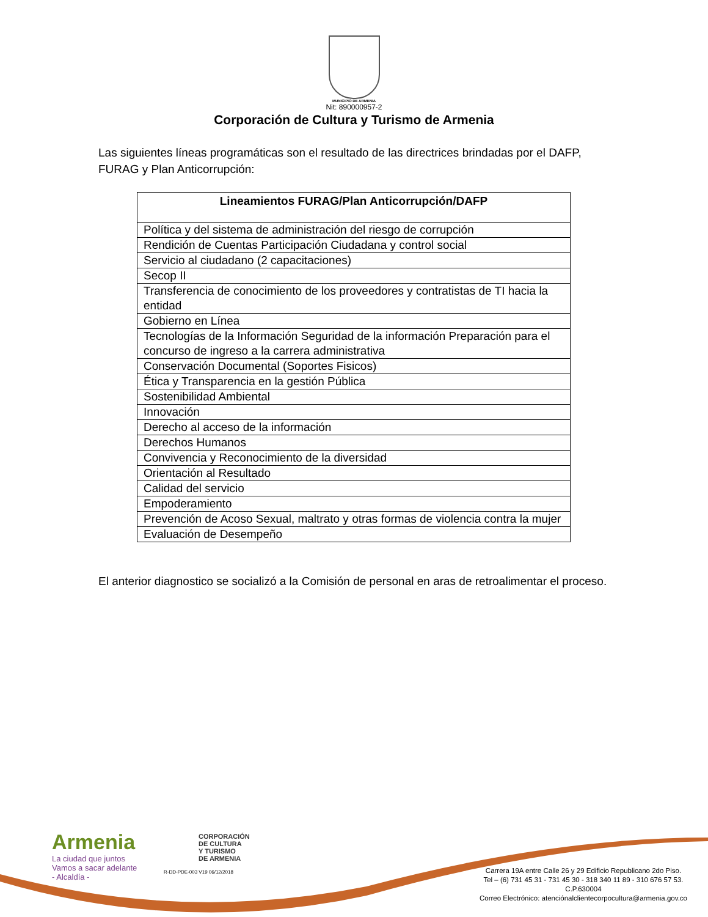MUNICIPIO DE ARMENIA
Nit: 890000957-2
Corporación de Cultura y Turismo de Armenia
Las siguientes líneas programáticas son el resultado de las directrices brindadas por el DAFP, FURAG y Plan Anticorrupción:
| Lineamientos FURAG/Plan Anticorrupción/DAFP |
| --- |
| Política y del sistema de administración del riesgo de corrupción |
| Rendición de Cuentas Participación Ciudadana y control social |
| Servicio al ciudadano (2 capacitaciones) |
| Secop II |
| Transferencia de conocimiento de los proveedores y contratistas de TI hacia la entidad |
| Gobierno en Línea |
| Tecnologías de la Información Seguridad de la información Preparación para el concurso de ingreso a la carrera administrativa |
| Conservación Documental (Soportes Fisicos) |
| Ética y Transparencia en la gestión Pública |
| Sostenibilidad Ambiental |
| Innovación |
| Derecho al acceso de la información |
| Derechos Humanos |
| Convivencia y Reconocimiento de la diversidad |
| Orientación al Resultado |
| Calidad del servicio |
| Empoderamiento |
| Prevención de Acoso Sexual, maltrato y otras formas de violencia contra la mujer |
| Evaluación de Desempeño |
El anterior diagnostico se socializó a la Comisión de personal en aras de retroalimentar el proceso.
Armenia
La ciudad que juntos
Vamos a sacar adelante
- Alcaldía -
CORPORACIÓN
DE CULTURA
Y TURISMO
DE ARMENIA
R-DD-PDE-003 V19 06/12/2018
Carrera 19A entre Calle 26 y 29 Edificio Republicano 2do Piso.
Tel – (6) 731 45 31 - 731 45 30 - 318 340 11 89 - 310 676 57 53.
C.P.630004
Correo Electrónico: atenciónalclientecorpocultura@armenia.gov.co